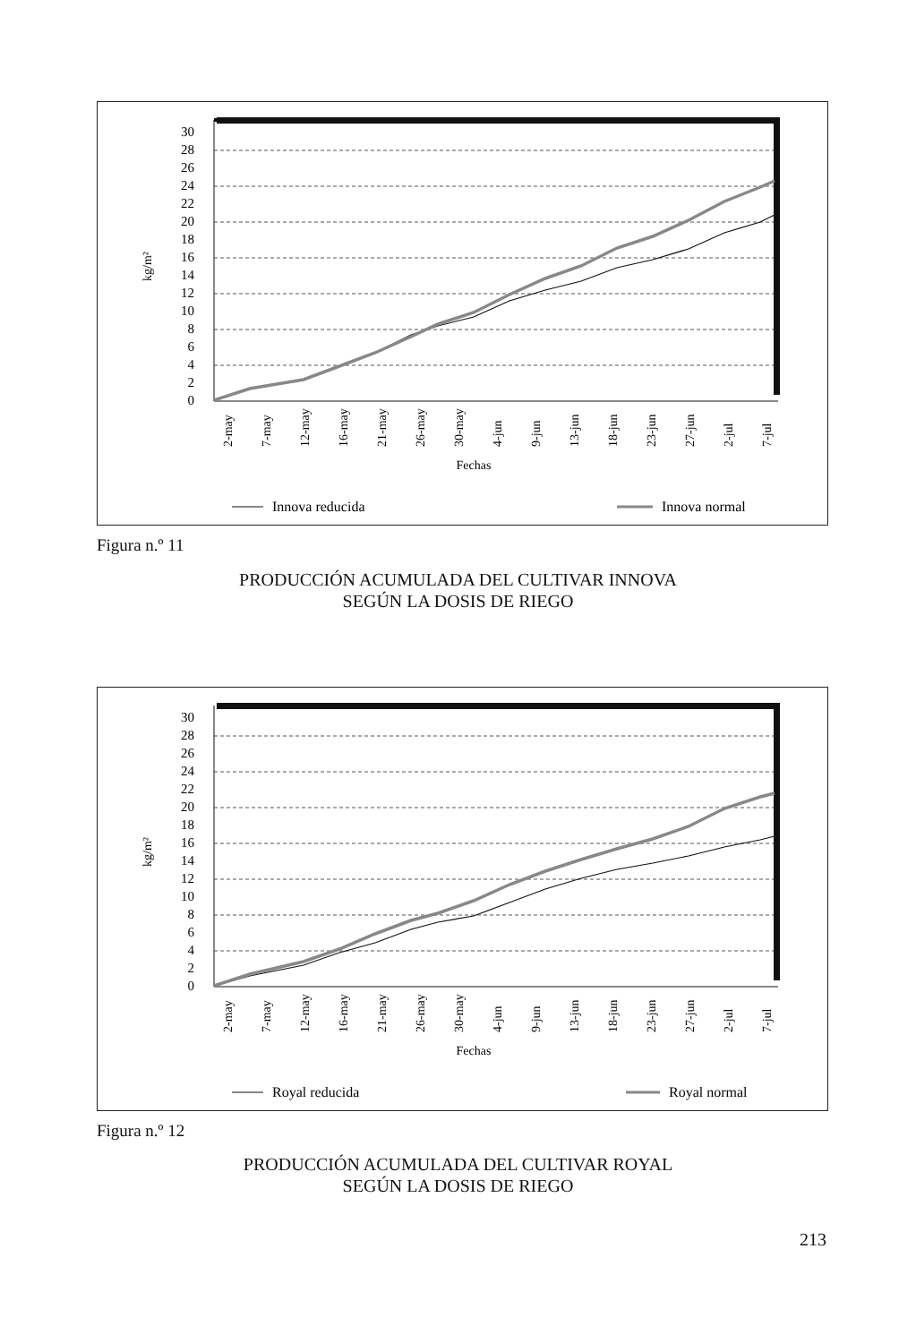30
28
26
24
22
20
18
16
14
12
10
8
6
4
2
0
kg/m²
2-may
7-may
12-may
16-may
21-may
26-may
30-may
4-jun
9-jun
13-jun
18-jun
23-jun
27-jun
2-jul
7-jul
Fechas
Innova reducida
Innova normal
Figura n.º 11
PRODUCCIÓN ACUMULADA DEL CULTIVAR INNOVA
SEGÚN LA DOSIS DE RIEGO
30
28
26
24
22
20
18
16
14
12
10
8
6
4
2
0
kg/m²
2-may
7-may
12-may
16-may
21-may
26-may
30-may
4-jun
9-jun
13-jun
18-jun
23-jun
27-jun
2-jul
7-jul
Fechas
Royal reducida
Royal normal
Figura n.º 12
PRODUCCIÓN ACUMULADA DEL CULTIVAR ROYAL
SEGÚN LA DOSIS DE RIEGO
213